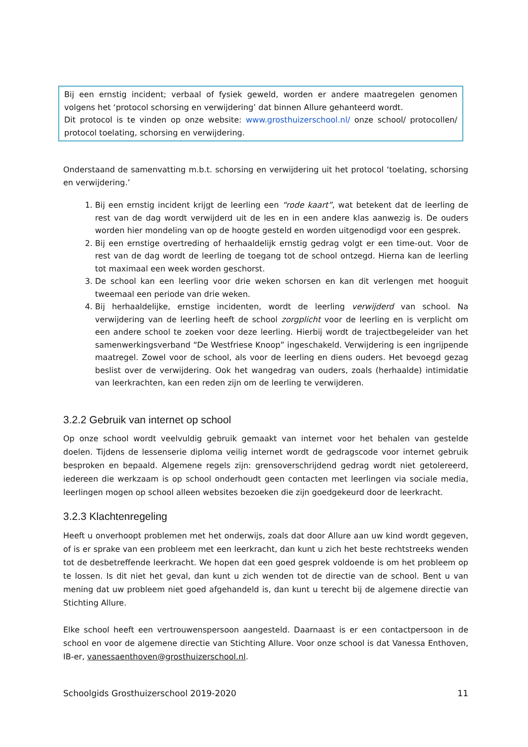Bij een ernstig incident; verbaal of fysiek geweld, worden er andere maatregelen genomen volgens het ‘protocol schorsing en verwijdering’ dat binnen Allure gehanteerd wordt.
Dit protocol is te vinden op onze website: www.grosthuizerschool.nl/ onze school/ protocollen/ protocol toelating, schorsing en verwijdering.
Onderstaand de samenvatting m.b.t. schorsing en verwijdering uit het protocol ‘toelating, schorsing en verwijdering.’
1. Bij een ernstig incident krijgt de leerling een “rode kaart”, wat betekent dat de leerling de rest van de dag wordt verwijderd uit de les en in een andere klas aanwezig is. De ouders worden hier mondeling van op de hoogte gesteld en worden uitgenodigd voor een gesprek.
2. Bij een ernstige overtreding of herhaaldelijk ernstig gedrag volgt er een time-out. Voor de rest van de dag wordt de leerling de toegang tot de school ontzegd. Hierna kan de leerling tot maximaal een week worden geschorst.
3. De school kan een leerling voor drie weken schorsen en kan dit verlengen met hooguit tweemaal een periode van drie weken.
4. Bij herhaaldelijke, ernstige incidenten, wordt de leerling verwijderd van school. Na verwijdering van de leerling heeft de school zorgplicht voor de leerling en is verplicht om een andere school te zoeken voor deze leerling. Hierbij wordt de trajectbegeleider van het samenwerkingsverband “De Westfriese Knoop” ingeschakeld. Verwijdering is een ingrijpende maatregel. Zowel voor de school, als voor de leerling en diens ouders. Het bevoegd gezag beslist over de verwijdering. Ook het wangedrag van ouders, zoals (herhaalde) intimidatie van leerkrachten, kan een reden zijn om de leerling te verwijderen.
3.2.2 Gebruik van internet op school
Op onze school wordt veelvuldig gebruik gemaakt van internet voor het behalen van gestelde doelen. Tijdens de lessenserie diploma veilig internet wordt de gedragscode voor internet gebruik besproken en bepaald. Algemene regels zijn: grensoverschrijdend gedrag wordt niet getolereerd, iedereen die werkzaam is op school onderhoudt geen contacten met leerlingen via sociale media, leerlingen mogen op school alleen websites bezoeken die zijn goedgekeurd door de leerkracht.
3.2.3 Klachtenregeling
Heeft u onverhoopt problemen met het onderwijs, zoals dat door Allure aan uw kind wordt gegeven, of is er sprake van een probleem met een leerkracht, dan kunt u zich het beste rechtstreeks wenden tot de desbetreffende leerkracht. We hopen dat een goed gesprek voldoende is om het probleem op te lossen. Is dit niet het geval, dan kunt u zich wenden tot de directie van de school. Bent u van mening dat uw probleem niet goed afgehandeld is, dan kunt u terecht bij de algemene directie van Stichting Allure.
Elke school heeft een vertrouwenspersoon aangesteld. Daarnaast is er een contactpersoon in de school en voor de algemene directie van Stichting Allure. Voor onze school is dat Vanessa Enthoven, IB-er, vanessaenthoven@grosthuizerschool.nl.
Schoolgids Grosthuizerschool 2019-2020 11